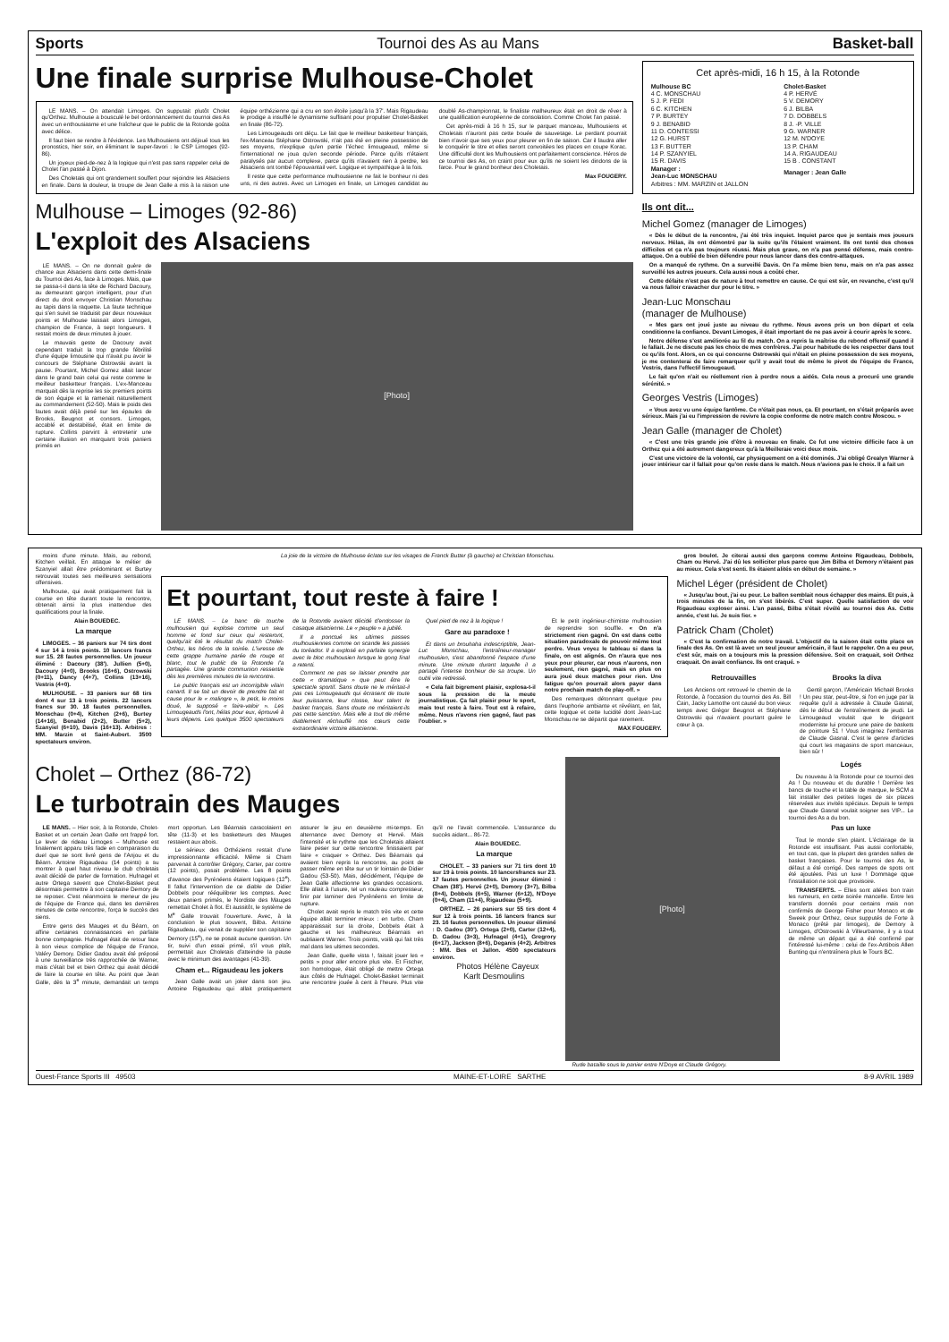Sports Tournoi des As au Mans Basket-ball
Une finale surprise Mulhouse-Cholet
LE MANS. – On attendait Limoges. On supputait plutôt Cholet qu'Orthez. Mulhouse a bousculé le bel ordonnancement du tournoi des As avec un enthousiasme et une fraîcheur que le public de la Rotonde goûta avec délice.
Il faut bien se rendre à l'évidence. Les Mulhousiens ont déjoué tous les pronostics, hier soir, en éliminant le super-favori : le CSP Limoges (92-86).
Un joyeux pied-de-nez à la logique qui n'est pas sans rappeler celui de Cholet l'an passé à Dijon.
Des Choletais qui ont grandement souffert pour rejoindre les Alsaciens en finale. Dans la douleur, la troupe de Jean Galle a mis à la raison une équipe orthézienne qui a cru en son étoile jusqu'à la 37'. Mais Rigaudeau le prodige a insufflé le dynamisme suffisant pour propulser Cholet-Basket en finale (86-72).
Les Limougeauds ont déçu. Le fait que le meilleur basketteur français, l'ex-Manceau Stéphane Ostrowski, n'ait pas été en pleine possession de ses moyens, n'explique qu'en partie l'échec limougeaud, même si l'international ne joua qu'en seconde période. Parce qu'ils n'étaient paralysés par aucun complexe, parce qu'ils n'avaient rien à perdre, les Alsaciens ont tombé l'épouvantail vert. Logique et sympathique à la fois.
Il reste que cette performance mulhousienne ne fait le bonheur ni des uns, ni des autres. Avec un Limoges en finale, un Limoges candidat au doublé As-championnat, le finaliste malheureux était en droit de rêver à une qualification européenne de consolation. Comme Cholet l'an passé.
Cet après-midi à 16 h 15, sur le parquet manceau, Mulhousiens et Choletais n'auront pas cette bouée de sauvetage. Le perdant pourrait bien n'avoir que ses yeux pour pleurer en fin de saison. Car il faudra aller le conquérir le titre et elles seront convoitées les places en coupe Korac. Une difficulté dont les Mulhousiens ont parfaitement conscience. Héros de ce tournoi des As, on craint pour eux qu'ils ne soient les dindons de la farce. Pour le grand bonheur des Choletais.
Max FOUGERY.
Mulhouse – Limoges (92-86)
L'exploit des Alsaciens
LE MANS. – On ne donnait guère de chance aux Alsaciens dans cette demi-finale du Tournoi des As, face à Limoges. Mais, que se passa-t-il dans la tête de Richard Dacoury, au demeurant garçon intelligent, pour d'un direct du droit envoyer Christian Monschau au tapis dans la raquette. La faute technique qui s'en suivit se traduisit par deux nouveaux points et Mulhouse laissait alors Limoges, champion de France, à sept longueurs. Il restait moins de deux minutes à jouer.
Le mauvais geste de Dacoury avait cependant traduit la trop grande fébrilité d'une équipe limousine qui n'avait pu avoir le concours de Stéphane Ostrowski avant la pause. Pourtant, Michel Gomez allait lancer dans le grand bain celui qui reste comme le meilleur basketteur français. L'ex-Manceau marquait dès la reprise les six premiers points de son équipe et la ramenait naturellement au commandement (52-50). Mais le poids des fautes avait déjà pesé sur les épaules de Brooks, Beugnot et consors. Limoges, accablé et destabilisé, était en limite de rupture. Collins parvint à entretenir une certaine illusion en marquant trois paniers primés en
[Photo]
Cet après-midi, 16 h 15, à la Rotonde
| Mulhouse BC | Cholet-Basket |
| --- | --- |
| 4 C. MONSCHAU | 4 P. HERVÉ |
| 5 J. P. FEDI | 5 V. DEMORY |
| 6 C. KITCHEN | 6 J. BILBA |
| 7 P. BURTEY | 7 D. DOBBELS |
| 9 J. BENABID | 8 J. -P. VILLE |
| 11 D. CONTESSI | 9 G. WARNER |
| 12 G. HURST | 12 M. N'DOYE |
| 13 F. BUTTER | 13 P. CHAM |
| 14 P. SZANYIEL | 14 A. RIGAUDEAU |
| 15 R. DAVIS | 15 B . CONSTANT |
| Manager : Jean-Luc MONSCHAU | Manager : Jean Galle |
| Arbitres : MM. MARZIN et JALLON | |
Ils ont dit...
Michel Gomez (manager de Limoges)
« Dès le début de la rencontre, j'ai été très inquiet. Inquiet parce que je sentais mes joueurs nerveux. Hélas, ils ont démontré par la suite qu'ils l'étaient vraiment. Ils ont tenté des choses difficiles et ça n'a pas toujours réussi. Mais plus grave, on n'a pas pensé défense, mais contre-attaque. On a oublié de bien défendre pour nous lancer dans des contre-attaques.
On a manqué de rythme. On a surveillé Davis. On l'a même bien tenu, mais on n'a pas assez surveillé les autres joueurs. Cela aussi nous a coûté cher.
Cette défaite n'est pas de nature à tout remettre en cause. Ce qui est sûr, en revanche, c'est qu'il va nous falloir cravacher dur pour le titre. »
Jean-Luc Monschau
(manager de Mulhouse)
« Mes gars ont joué juste au niveau du rythme. Nous avons pris un bon départ et cela conditionne la confiance. Devant Limoges, il était important de ne pas avoir à courir après le score.
Notre défense s'est améliorée au fil du match. On a repris la maîtrise du rebond offensif quand il le fallait. Je ne discute pas les choix de mes confrères. J'ai pour habitude de les respecter dans tout ce qu'ils font. Alors, en ce qui concerne Ostrowski qui n'était en pleine possession de ses moyens, je me contenterai de faire remarquer qu'il y avait tout de même le pivot de l'équipe de France, Vestris, dans l'effectif limougeaud.
Le fait qu'on n'ait eu réellement rien à perdre nous a aidés. Cela nous a procuré une grande sérénité. »
Georges Vestris (Limoges)
« Vous avez vu une équipe fantôme. Ce n'était pas nous, ça. Et pourtant, on s'était préparés avec sérieux. Mais j'ai eu l'impression de revivre la copie conforme de notre match contre Moscou. »
Jean Galle (manager de Cholet)
« C'est une très grande joie d'être à nouveau en finale. Ce fut une victoire difficile face à un Orthez qui a été autrement dangereux qu'à la Meilleraie voici deux mois.
C'est une victoire de la volonté, car physiquement on a été dominés. J'ai obligé Grealyn Warner à jouer intérieur car il fallait pour qu'on reste dans le match. Nous n'avions pas le choix. Il a fait un
moins d'une minute. Mais, au rebond, Kitchen veillait. En attaque le métier de Szanyiel allait être prédominant et Burtey retrouvait toutes ses meilleures sensations offensives.
Mulhouse, qui avait pratiquement fait la course en tête durant toute la rencontre, obtenait ainsi la plus inattendue des qualifications pour la finale.
Alain BOUEDEC.
La marque
LIMOGES. – 36 paniers sur 74 tirs dont 4 sur 14 à trois points. 10 lancers francs sur 15. 28 fautes personnelles. Un joueur éliminé : Dacoury (38'). Jullien (5+0), Dacoury (4+0), Brooks (16+6), Ostrowski (0+11), Dancy (4+7), Collins (13+16), Vestris (4+0).
MULHOUSE. – 33 paniers sur 68 tirs dont 4 sur 13 à trois points. 22 lancers francs sur 30. 18 fautes personnelles. Monschau (0+4), Kitchen (2+6), Burtey (14+16), Benabid (2+2), Butter (5+2), Szanyiel (6+10), Davis (16+13). Arbitres : MM. Marzin et Saint-Aubert. 3500 spectateurs environ.
La joie de la victoire de Mulhouse éclate sur les visages de Franck Butter (à gauche) et Christian Monschau.
Et pourtant, tout reste à faire !
LE MANS. – Le banc de touche mulhousien qui explose comme un seul homme et fond sur ceux qui resteront, quelqu'ait été le résultat du match Cholet-Orthez, les héros de la soirée. L'ivresse de cette grappe humaine parée de rouge et blanc, tout le public de la Rotonde l'a partagée. Une grande communion ressentie dès les premières minutes de la rencontre.
Le public français est un incorrigible vilain canard. Il se fait un devoir de prendre fait et cause pour le « malingre », le petit, le moins doué, le supposé « faire-valoir ». Les Limougeauds l'ont, hélas pour eux, éprouvé à leurs dépens. Les quelque 3500 spectateurs de la Rotonde avaient décidé d'endosser la casaque alsacienne. Le « peuple » a jubilé.
Il a ponctué les ultimes passes mulhousiennes comme on scande les passes du toréador. Il a explosé en parfaite synergie avec le bloc mulhousien lorsque le gong final a retenti.
Comment ne pas se laisser prendre par cette « dramatique » que peut être le spectacle sportif. Sans doute ne le méritait-il pas ces Limougeauds qui écrasent de toute leur puissance, leur classe, leur talent le basket français. Sans doute ne méritaient-ils pas cette sanction. Mais elle a tout de même diablement réchauffé nos cœurs cette extraordinaire victoire alsacienne.
Quel pied de nez à la logique !
Gare au paradoxe !
Et dans un brouhaha indescriptible, Jean-Luc Monschau, l'entraîneur-manager mulhousien, s'est abandonné l'espace d'une minute. Une minute durant laquelle il a partagé l'intense bonheur de sa troupe. Un oubli vite redressé.
« Cela fait bigrement plaisir, explosa-t-il sous la pression de la meute journalistique. Ça fait plaisir pour le sport, mais tout reste à faire. Tout est à refaire, même. Nous n'avons rien gagné, faut pas l'oublier. »
Et le petit ingénieur-chimiste mulhousien de reprendre son souffle. « On n'a strictement rien gagné. On est dans cette situation paradoxale de pouvoir même tout perdre. Vous voyez le tableau si dans la finale, on est alignés. On n'aura que nos yeux pour pleurer, car nous n'aurons, non seulement, rien gagné, mais en plus on aura joué deux matches pour rien. Une fatigue qu'on pourrait alors payer dans notre prochain match de play-off. »
Des remarques détonnant quelque peu dans l'euphorie ambiante et révélant, en fait, cette logique et cette lucidité dont Jean-Luc Monschau ne se départit que rarement.
MAX FOUGERY.
gros boulot. Je citerai aussi des garçons comme Antoine Rigaudeau, Dobbels, Cham ou Hervé. J'ai dû les solliciter plus parce que Jim Bilba et Demory n'étaient pas au mieux. Cela s'est senti. Ils étaient alités en début de semaine. »
Michel Léger (président de Cholet)
« Jusqu'au bout, j'ai eu peur. Le ballon semblait nous échapper des mains. Et puis, à trois minutes de la fin, on s'est libérés. C'est super. Quelle satisfaction de voir Rigaudeau exploser ainsi. L'an passé, Bilba s'était révélé au tournoi des As. Cette année, c'est lui. Je suis fier. »
Patrick Cham (Cholet)
« C'est la confirmation de notre travail. L'objectif de la saison était cette place en finale des As. On est là avec un seul joueur américain, il faut le rappeler. On a eu peur, c'est sûr, mais on a toujours mis la pression défensive. Soit on craquait, soit Orthez craquait. On avait confiance. Ils ont craqué. »
Retrouvailles
Les Anciens ont retrouvé le chemin de la Rotonde, à l'occasion du tournoi des As. Bill Cain, Jacky Lamothe ont causé du bon vieux temps avec Grégor Beugnot et Stéphane Ostrowski qui n'avaient pourtant guère le cœur à ça.
Brooks la diva
Gentil garçon, l'Américain Michaël Brooks ! Un peu star, peut-être, si l'on en juge par la requête qu'il a adressée à Claude Gasnal, dès le début de l'entraînement de jeudi. Le Limougeaud voulait que le dirigeant moderniste lui procure une paire de baskets de pointure 51 ! Vous imaginez l'embarras de Claude Gasnal. C'est le genre d'articles qui court les magasins de sport manceaux, bien sûr !
Cholet – Orthez (86-72)
Le turbotrain des Mauges
LE MANS. – Hier soir, à la Rotonde, Cholet-Basket et un certain Jean Galle ont frappé fort. Le lever de rideau Limoges – Mulhouse est finalement apparu très fade en comparaison du duel que se sont livré gens de l'Anjou et du Béarn. Antoine Rigaudeau (14 points) a su montrer à quel haut niveau le club choletais avait décidé de parler de formation. Hufnagel et autre Ortega savent que Cholet-Basket peut désormais permettre à son capitaine Demory de se reposer. C'est néanmoins le meneur de jeu de l'équipe de France qui, dans les dernières minutes de cette rencontre, força le succès des siens.
Entre gens des Mauges et du Béarn, on affine certaines connaissances en parfaite bonne compagnie. Hufnagel était de retour face à son vieux complice de l'équipe de France, Valéry Demory. Didier Gadou avait été préposé à une surveillance très rapprochée de Warner, mais c'était bel et bien Orthez qui avait décidé de faire la course en tête. Au point que Jean Galle, dès la 3<sup>e</sup> minute, demandait un temps mort opportun. Les Béarnais caracolaient en tête (11-3) et les basketteurs des Mauges restaient aux abois.
Le sérieux des Orthéziens restait d'une impressionnante efficacité. Même si Cham parvenait à contrôler Grégory, Carter, par contre (12 points), posait problème. Les 8 points d'avance des Pyrénéens étaient logiques (12<sup>e</sup>). Il fallut l'intervention de ce diable de Didier Dobbels pour rééquilibrer les comptes. Avec deux paniers primés, le Nordiste des Mauges remettait Cholet à flot. Et aussitôt, le système de M<sup>e</sup> Galle trouvait l'ouverture. Avec, à la conclusion le plus souvent, Bilba. Antoine Rigaudeau, qui venait de suppléer son capitaine Demory (15<sup>e</sup>), ne se posait aucune question. Un tir, suivi d'un essai primé, s'il vous plaît, permettait aux Choletais d'atteindre la pause avec le minimum des avantages (41-39).
Cham et... Rigaudeau les jokers
Jean Galle avait un joker dans son jeu. Antoine Rigaudeau qui allait pratiquement assurer le jeu en deuxième mi-temps. En alternance avec Demory et Hervé. Mais l'intensité et le rythme que les Choletais allaient faire peser sur cette rencontre finissaient par faire « craquer » Orthez. Des Béarnais qui avaient bien repris la rencontre, au point de passer même en tête sur un tir lointain de Didier Gadou (53-50). Mais, décidément, l'équipe de Jean Galle affectionne les grandes occasions. Elle allait à l'usure, tel un rouleau compresseur, finir par laminer des Pyrénéens en limite de rupture.
Cholet avait repris le match très vite et cette équipe allait terminer mieux : en turbo. Cham apparaissait sur la droite, Dobbels était à gauche et les malheureux Béarnais en oubliaient Warner. Trois points, voilà qui fait très mal dans les ultimes secondes.
Jean Galle, quelle vista !, faisait jouer les « petits » pour aller encore plus vite. Et Fischer, son homologue, était obligé de mettre Ortega aux côtés de Hufnagel. Cholet-Basket terminait une rencontre jouée à cent à l'heure. Plus vite qu'il ne l'avait commencée. L'assurance du succès aidant... 86-72.
Alain BOUEDEC.
La marque
CHOLET. – 33 paniers sur 71 tirs dont 10 sur 19 à trois points. 10 lancersfrancs sur 23. 17 fautes personnelles. Un joueur éliminé : Cham (38'). Hervé (2+0), Demory (3+7), Bilba (8+4), Dobbels (6+5), Warner (6+12), N'Doye (0+4), Cham (11+4), Rigaudeau (5+9).
ORTHEZ. – 26 paniers sur 55 tirs dont 4 sur 12 à trois points. 16 lancers francs sur 23. 16 fautes personnelles. Un joueur éliminé : D. Gadou (30'). Ortega (2+0), Carter (12+4), D. Gadou (3+3), Hufnagel (4+1), Gregrory (6+17), Jackson (8+6), Deganis (4+2). Arbitres : MM. Bes et Jallon. 4500 spectateurs environ.
Photos Hélène Cayeux
Karlt Desmoulins
[Photo]
Rude bataille sous le panier entre N'Doye et Claude Grégory.
Logés
Du nouveau à la Rotonde pour ce tournoi des As ! Du nouveau et du durable ! Derrière les bancs de touche et la table de marque, le SCM a fait installer des petites loges de six places réservées aux invités spéciaux. Depuis le temps que Claude Gasnal voulait soigner ses VIP... Le tournoi des As a du bon.
Pas un luxe
Tout le monde s'en plaint. L'éclairage de la Rotonde est insuffisant. Pas aussi confortable, en tout cas, que la plupart des grandes salles de basket françaises. Pour le tournoi des As, le défaut a été corrigé. Des rampes de spots ont été ajoutées. Pas un luxe ! Dommage qque l'installation ne soit que provisoire.
TRANSFERTS. – Elles sont allées bon train les rumeurs, en cette soirée mancelle. Entre les transferts donnés pour certains mais non confirmés de George Fisher pour Monaco et de Sweek pour Orthez, ceux supputés de Forte à Monaco (prêté par limoges), de Demory à Limoges, d'Ostrowski à Villeurbanne, il y a tout de même un départ qui a été confirmé par l'intéressé lui-même : celui de l'ex-Antibois Allen Bunting qui n'entraînera plus le Tours BC.
Ouest-France Sports III 49503 MAINE-ET-LOIRE SARTHE 8-9 AVRIL 1989